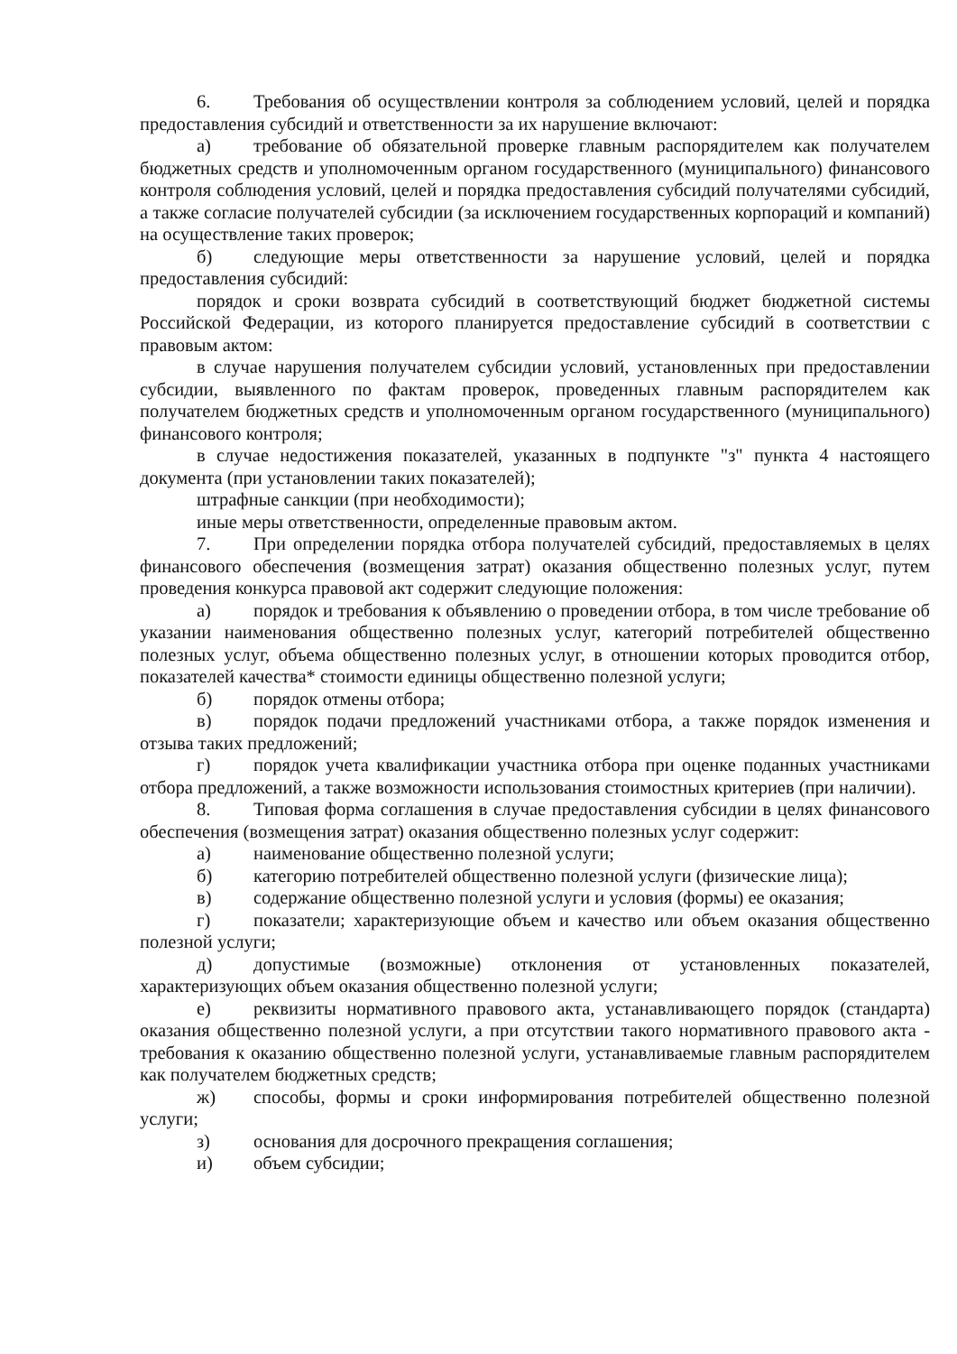6. Требования об осуществлении контроля за соблюдением условий, целей и порядка предоставления субсидий и ответственности за их нарушение включают:
а) требование об обязательной проверке главным распорядителем как получателем бюджетных средств и уполномоченным органом государственного (муниципального) финансового контроля соблюдения условий, целей и порядка предоставления субсидий получателями субсидий, а также согласие получателей субсидии (за исключением государственных корпораций и компаний) на осуществление таких проверок;
б) следующие меры ответственности за нарушение условий, целей и порядка предоставления субсидий:
порядок и сроки возврата субсидий в соответствующий бюджет бюджетной системы Российской Федерации, из которого планируется предоставление субсидий в соответствии с правовым актом:
в случае нарушения получателем субсидии условий, установленных при предоставлении субсидии, выявленного по фактам проверок, проведенных главным распорядителем как получателем бюджетных средств и уполномоченным органом государственного (муниципального) финансового контроля;
в случае недостижения показателей, указанных в подпункте "з" пункта 4 настоящего документа (при установлении таких показателей);
штрафные санкции (при необходимости);
иные меры ответственности, определенные правовым актом.
7. При определении порядка отбора получателей субсидий, предоставляемых в целях финансового обеспечения (возмещения затрат) оказания общественно полезных услуг, путем проведения конкурса правовой акт содержит следующие положения:
а) порядок и требования к объявлению о проведении отбора, в том числе требование об указании наименования общественно полезных услуг, категорий потребителей общественно полезных услуг, объема общественно полезных услуг, в отношении которых проводится отбор, показателей качества* стоимости единицы общественно полезной услуги;
б) порядок отмены отбора;
в) порядок подачи предложений участниками отбора, а также порядок изменения и отзыва таких предложений;
г) порядок учета квалификации участника отбора при оценке поданных участниками отбора предложений, а также возможности использования стоимостных критериев (при наличии).
8. Типовая форма соглашения в случае предоставления субсидии в целях финансового обеспечения (возмещения затрат) оказания общественно полезных услуг содержит:
а) наименование общественно полезной услуги;
б) категорию потребителей общественно полезной услуги (физические лица);
в) содержание общественно полезной услуги и условия (формы) ее оказания;
г) показатели; характеризующие объем и качество или объем оказания общественно полезной услуги;
д) допустимые (возможные) отклонения от установленных показателей, характеризующих объем оказания общественно полезной услуги;
е) реквизиты нормативного правового акта, устанавливающего порядок (стандарта) оказания общественно полезной услуги, а при отсутствии такого нормативного правового акта - требования к оказанию общественно полезной услуги, устанавливаемые главным распорядителем как получателем бюджетных средств;
ж) способы, формы и сроки информирования потребителей общественно полезной услуги;
з) основания для досрочного прекращения соглашения;
и) объем субсидии;